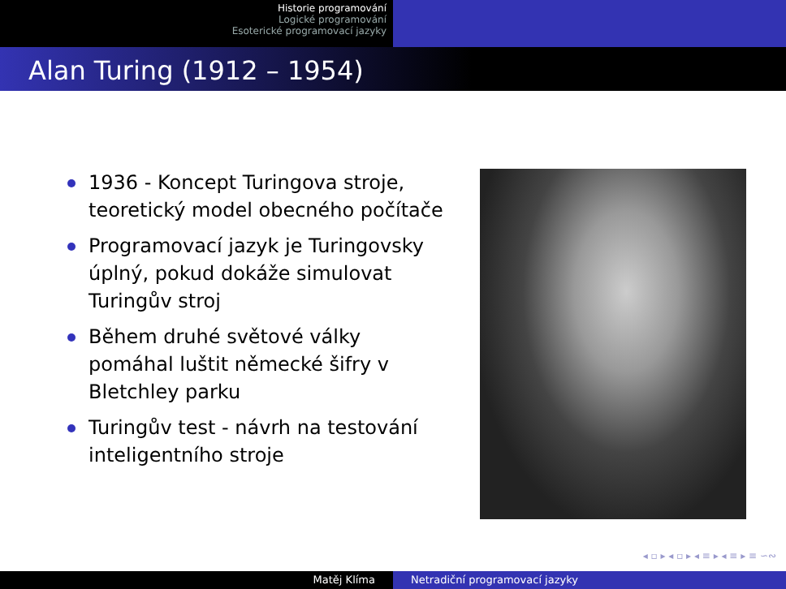Historie programování
Logické programování
Esoterické programovací jazyky
Alan Turing (1912 – 1954)
1936 - Koncept Turingova stroje, teoretický model obecného počítače
Programovací jazyk je Turingovsky úplný, pokud dokáže simulovat Turingův stroj
Během druhé světové války pomáhal luštit německé šifry v Bletchley parku
Turingův test - návrh na testování inteligentního stroje
◂ ▫ ▸ ◂ ▫ ▸ ◂ ≡ ▸ ◂ ≡ ▸ ≡ ∽∾
Matěj Klíma Netradiční programovací jazyky